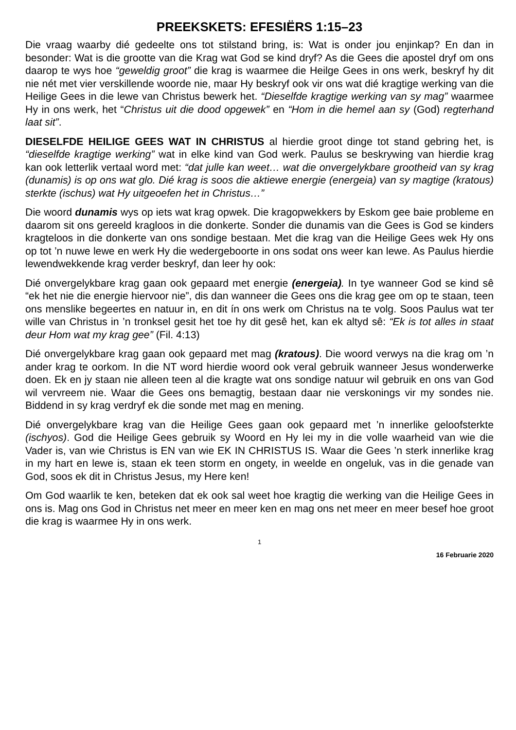PREEKSKETS: EFESIËRS 1:15–23
Die vraag waarby dié gedeelte ons tot stilstand bring, is: Wat is onder jou enjinkap? En dan in besonder: Wat is die grootte van die Krag wat God se kind dryf? As die Gees die apostel dryf om ons daarop te wys hoe “geweldig groot” die krag is waarmee die Heilge Gees in ons werk, beskryf hy dit nie nét met vier verskillende woorde nie, maar Hy beskryf ook vir ons wat dié kragtige werking van die Heilige Gees in die lewe van Christus bewerk het. “Dieselfde kragtige werking van sy mag” waarmee Hy in ons werk, het “Christus uit die dood opgewek” en “Hom in die hemel aan sy (God) regterhand laat sit”.
DIESELFDE HEILIGE GEES WAT IN CHRISTUS al hierdie groot dinge tot stand gebring het, is “dieselfde kragtige werking” wat in elke kind van God werk. Paulus se beskrywing van hierdie krag kan ook letterlik vertaal word met: “dat julle kan weet… wat die onvergelykbare grootheid van sy krag (dunamis) is op ons wat glo. Dié krag is soos die aktiewe energie (energeia) van sy magtige (kratous) sterkte (ischus) wat Hy uitgeoefen het in Christus…”
Die woord dunamis wys op iets wat krag opwek. Die kragopwekkers by Eskom gee baie probleme en daarom sit ons gereeld kragloos in die donkerte. Sonder die dunamis van die Gees is God se kinders kragteloos in die donkerte van ons sondige bestaan. Met die krag van die Heilige Gees wek Hy ons op tot ’n nuwe lewe en werk Hy die wedergeboorte in ons sodat ons weer kan lewe. As Paulus hierdie lewendwekkende krag verder beskryf, dan leer hy ook:
Dié onvergelykbare krag gaan ook gepaard met energie (energeia). In tye wanneer God se kind sê “ek het nie die energie hiervoor nie”, dis dan wanneer die Gees ons die krag gee om op te staan, teen ons menslike begeertes en natuur in, en dit ín ons werk om Christus na te volg. Soos Paulus wat ter wille van Christus in ’n tronksel gesit het toe hy dit gesê het, kan ek altyd sê: “Ek is tot alles in staat deur Hom wat my krag gee” (Fil. 4:13)
Dié onvergelykbare krag gaan ook gepaard met mag (kratous). Die woord verwys na die krag om ’n ander krag te oorkom. In die NT word hierdie woord ook veral gebruik wanneer Jesus wonderwerke doen. Ek en jy staan nie alleen teen al die kragte wat ons sondige natuur wil gebruik en ons van God wil vervreem nie. Waar die Gees ons bemagtig, bestaan daar nie verskonings vir my sondes nie. Biddend in sy krag verdryf ek die sonde met mag en mening.
Dié onvergelykbare krag van die Heilige Gees gaan ook gepaard met ’n innerlike geloofsterkte (ischyos). God die Heilige Gees gebruik sy Woord en Hy lei my in die volle waarheid van wie die Vader is, van wie Christus is EN van wie EK IN CHRISTUS IS. Waar die Gees ’n sterk innerlike krag in my hart en lewe is, staan ek teen storm en ongety, in weelde en ongeluk, vas in die genade van God, soos ek dit in Christus Jesus, my Here ken!
Om God waarlik te ken, beteken dat ek ook sal weet hoe kragtig die werking van die Heilige Gees in ons is. Mag ons God in Christus net meer en meer ken en mag ons net meer en meer besef hoe groot die krag is waarmee Hy in ons werk.
1
16 Februarie 2020